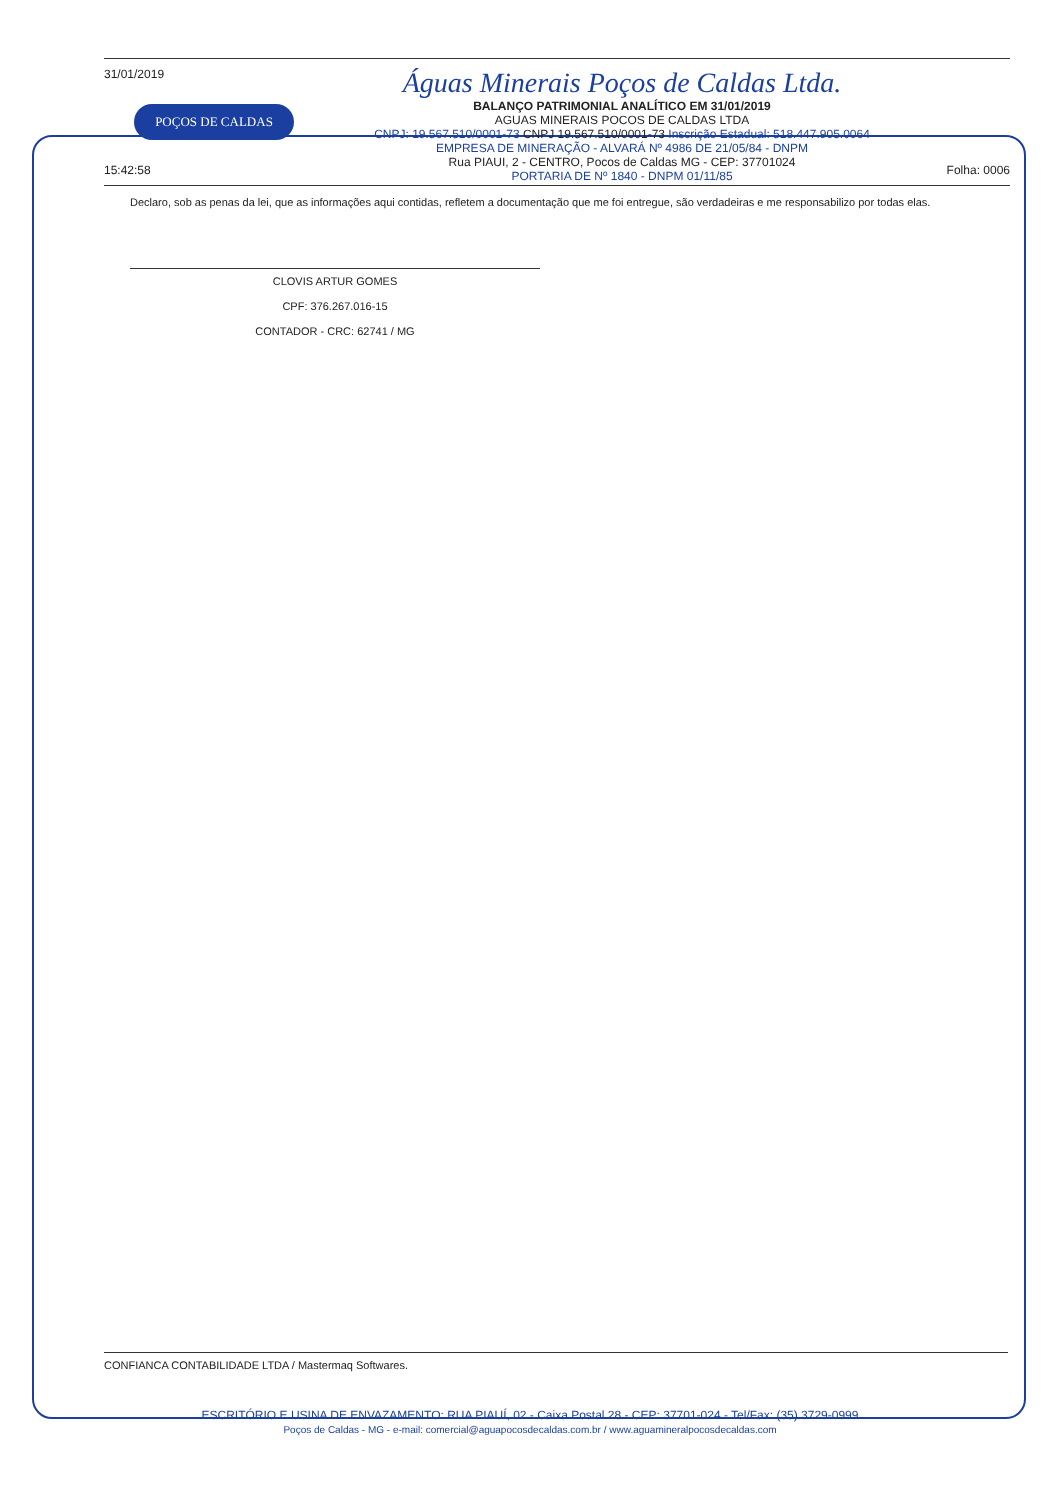31/01/2019
POÇOS DE CALDAS
15:42:58
Águas Minerais Poços de Caldas Ltda.
BALANÇO PATRIMONIAL ANALÍTICO EM 31/01/2019
AGUAS MINERAIS POCOS DE CALDAS LTDA
CNPJ: 19.567.510/0001-73 CNPJ 19.567.510/0001-73 Inscrição Estadual: 518.447.905.0064
EMPRESA DE MINERAÇÃO - ALVARÁ Nº 4986 DE 21/05/84 - DNPM
Rua PIAUI, 2 - CENTRO, Pocos de Caldas MG - CEP: 37701024
PORTARIA DE Nº 1840 - DNPM 01/11/85
Folha: 0006
Declaro, sob as penas da lei, que as informações aqui contidas, refletem a documentação que me foi entregue, são verdadeiras e me responsabilizo por todas elas.
CLOVIS ARTUR GOMES
CPF: 376.267.016-15
CONTADOR - CRC: 62741 / MG
CONFIANCA CONTABILIDADE LTDA / Mastermaq Softwares.
ESCRITÓRIO E USINA DE ENVAZAMENTO: RUA PIAUÍ, 02 - Caixa Postal 28 - CEP: 37701-024 - Tel/Fax: (35) 3729-0999
Poços de Caldas - MG - e-mail: comercial@aguapocosdecaldas.com.br / www.aguamineralpocosdecaldas.com